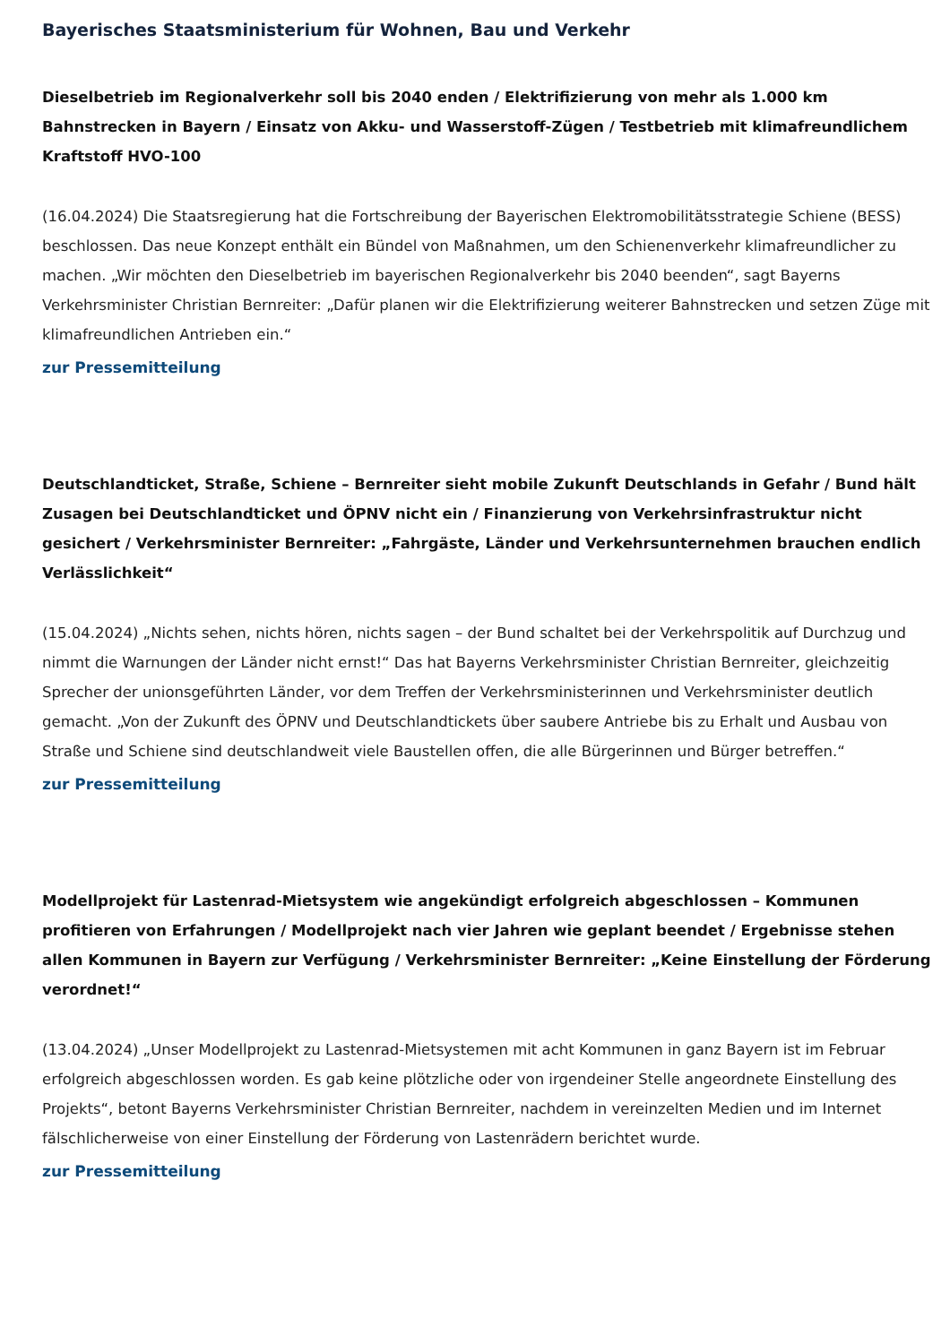Bayerisches Staatsministerium für Wohnen, Bau und Verkehr
Dieselbetrieb im Regionalverkehr soll bis 2040 enden / Elektrifizierung von mehr als 1.000 km Bahnstrecken in Bayern / Einsatz von Akku- und Wasserstoff-Zügen / Testbetrieb mit klimafreundlichem Kraftstoff HVO-100
(16.04.2024) Die Staatsregierung hat die Fortschreibung der Bayerischen Elektromobilitätsstrategie Schiene (BESS) beschlossen. Das neue Konzept enthält ein Bündel von Maßnahmen, um den Schienenverkehr klimafreundlicher zu machen. „Wir möchten den Dieselbetrieb im bayerischen Regionalverkehr bis 2040 beenden“, sagt Bayerns Verkehrsminister Christian Bernreiter: „Dafür planen wir die Elektrifizierung weiterer Bahnstrecken und setzen Züge mit klimafreundlichen Antrieben ein.“
zur Pressemitteilung
Deutschlandticket, Straße, Schiene – Bernreiter sieht mobile Zukunft Deutschlands in Gefahr / Bund hält Zusagen bei Deutschlandticket und ÖPNV nicht ein / Finanzierung von Verkehrsinfrastruktur nicht gesichert / Verkehrsminister Bernreiter: „Fahrgäste, Länder und Verkehrsunternehmen brauchen endlich Verlässlichkeit“
(15.04.2024) „Nichts sehen, nichts hören, nichts sagen – der Bund schaltet bei der Verkehrspolitik auf Durchzug und nimmt die Warnungen der Länder nicht ernst!“ Das hat Bayerns Verkehrsminister Christian Bernreiter, gleichzeitig Sprecher der unionsgeführten Länder, vor dem Treffen der Verkehrsministerinnen und Verkehrsminister deutlich gemacht. „Von der Zukunft des ÖPNV und Deutschlandtickets über saubere Antriebe bis zu Erhalt und Ausbau von Straße und Schiene sind deutschlandweit viele Baustellen offen, die alle Bürgerinnen und Bürger betreffen.“
zur Pressemitteilung
Modellprojekt für Lastenrad-Mietsystem wie angekündigt erfolgreich abgeschlossen – Kommunen profitieren von Erfahrungen / Modellprojekt nach vier Jahren wie geplant beendet / Ergebnisse stehen allen Kommunen in Bayern zur Verfügung / Verkehrsminister Bernreiter: „Keine Einstellung der Förderung verordnet!“
(13.04.2024) „Unser Modellprojekt zu Lastenrad-Mietsystemen mit acht Kommunen in ganz Bayern ist im Februar erfolgreich abgeschlossen worden. Es gab keine plötzliche oder von irgendeiner Stelle angeordnete Einstellung des Projekts“, betont Bayerns Verkehrsminister Christian Bernreiter, nachdem in vereinzelten Medien und im Internet fälschlicherweise von einer Einstellung der Förderung von Lastenrädern berichtet wurde.
zur Pressemitteilung